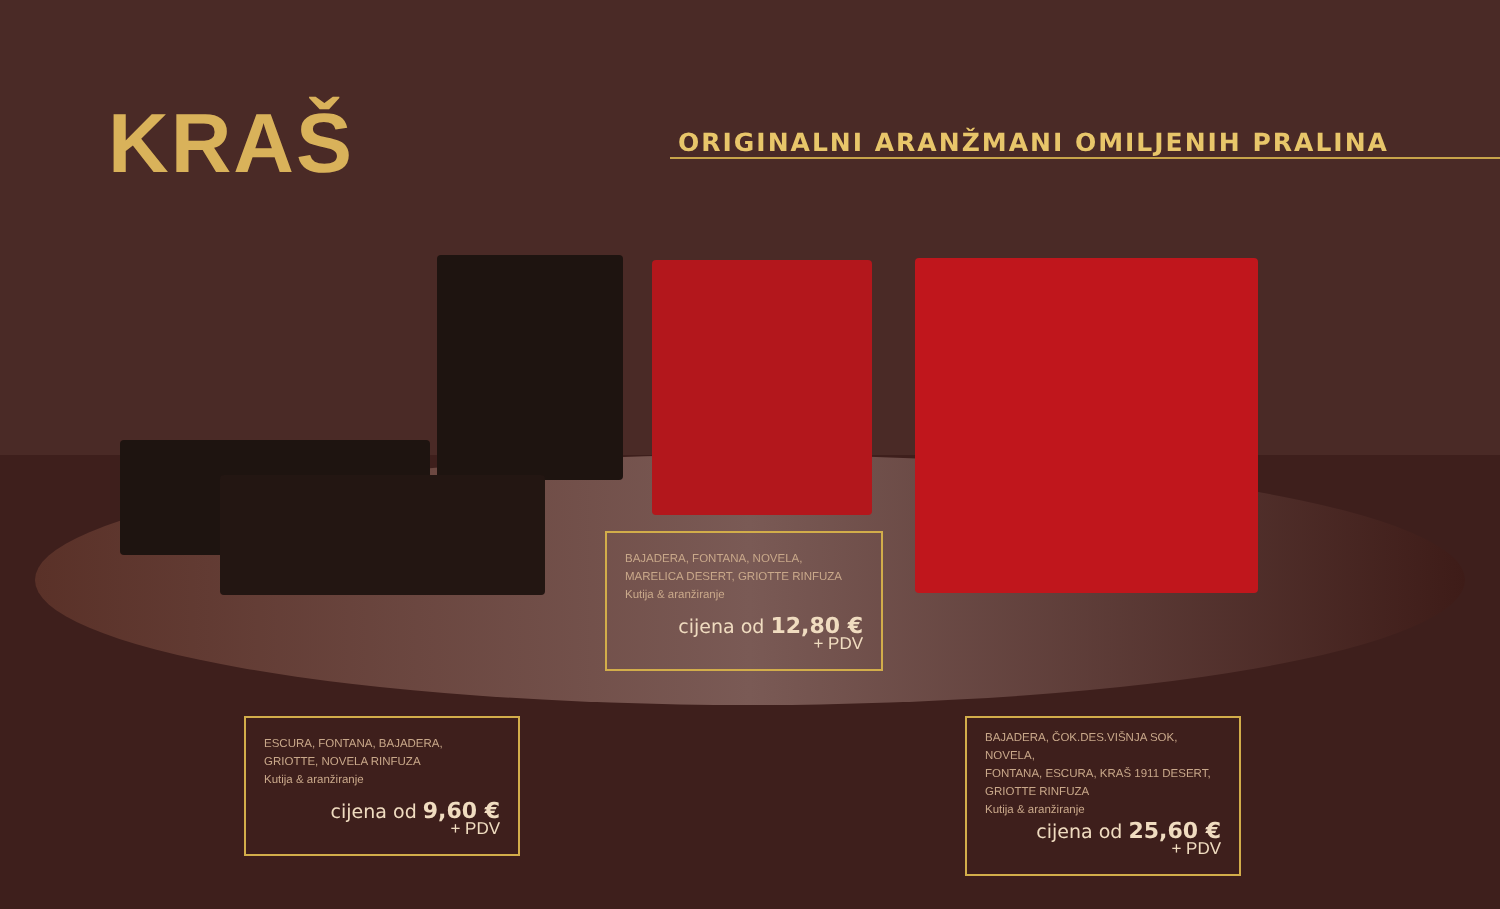KRAŠ ORIGINALNI ARANŽMANI OMILJENIH PRALINA
BAJADERA, FONTANA, NOVELA,
MARELICA DESERT, GRIOTTE RINFUZA
Kutija & aranžiranje
cijena od 12,80 €
+ PDV
ESCURA, FONTANA, BAJADERA,
GRIOTTE, NOVELA RINFUZA
Kutija & aranžiranje
cijena od 9,60 €
+ PDV
BAJADERA, ČOK.DES.VIŠNJA SOK, NOVELA,
FONTANA, ESCURA, KRAŠ 1911 DESERT,
GRIOTTE RINFUZA
Kutija & aranžiranje
cijena od 25,60 €
+ PDV